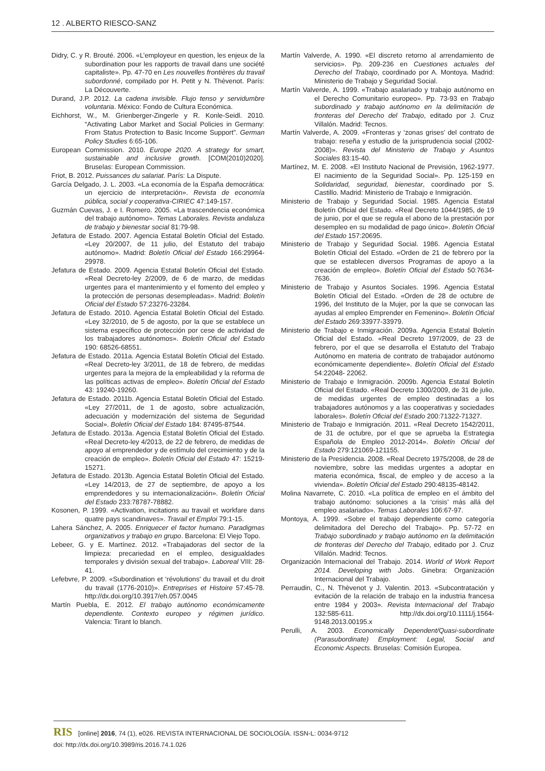12 . ALBERTO RIESCO-SANZ
Didry, C. y R. Brouté. 2006. «L’employeur en question, les enjeux de la subordination pour les rapports de travail dans une société capitaliste». Pp. 47-70 en Les nouvelles frontières du travail subordonné, compilado por H. Petit y N. Thèvenot. París: La Découverte.
Durand, J.P. 2012. La cadena invisible. Flujo tenso y servidumbre voluntaria. México: Fondo de Cultura Económica.
Eichhorst, W., M. Grienberger-Zingerle y R. Konle-Seidl. 2010. “Activating Labor Market and Social Policies in Germany: From Status Protection to Basic Income Support”. German Policy Studies 6:65-106.
European Commission. 2010. Europe 2020. A strategy for smart, sustainable and inclusive growth. [COM(2010)2020]. Bruselas: European Commission.
Friot, B. 2012. Puissances du salariat. París: La Dispute.
García Delgado, J. L. 2003. «La economía de la España democrática: un ejercicio de interpretación». Revista de economía pública, social y cooperativa-CIRIEC 47:149-157.
Guzmán Cuevas, J. e I. Romero. 2005. «La trascendencia económica del trabajo autónomo». Temas Laborales. Revista andaluza de trabajo y bienestar social 81:79-98.
Jefatura de Estado. 2007. Agencia Estatal Boletín Oficial del Estado. «Ley 20/2007, de 11 julio, del Estatuto del trabajo autónomo». Madrid: Boletín Oficial del Estado 166:29964-29978.
Jefatura de Estado. 2009. Agencia Estatal Boletín Oficial del Estado. «Real Decreto-ley 2/2009, de 6 de marzo, de medidas urgentes para el mantenimiento y el fomento del empleo y la protección de personas desempleadas». Madrid: Boletín Oficial del Estado 57:23276-23284.
Jefatura de Estado. 2010. Agencia Estatal Boletín Oficial del Estado. «Ley 32/2010, de 5 de agosto, por la que se establece un sistema específico de protección por cese de actividad de los trabajadores autónomos». Boletín Oficial del Estado 190: 68526-68551.
Jefatura de Estado. 2011a. Agencia Estatal Boletín Oficial del Estado. «Real Decreto-ley 3/2011, de 18 de febrero, de medidas urgentes para la mejora de la empleabilidad y la reforma de las políticas activas de empleo». Boletín Oficial del Estado 43: 19240-19260.
Jefatura de Estado. 2011b. Agencia Estatal Boletín Oficial del Estado. «Ley 27/2011, de 1 de agosto, sobre actualización, adecuación y modernización del sistema de Seguridad Social». Boletín Oficial del Estado 184: 87495-87544.
Jefatura de Estado. 2013a. Agencia Estatal Boletín Oficial del Estado. «Real Decreto-ley 4/2013, de 22 de febrero, de medidas de apoyo al emprendedor y de estímulo del crecimiento y de la creación de empleo». Boletín Oficial del Estado 47: 15219-15271.
Jefatura de Estado. 2013b. Agencia Estatal Boletín Oficial del Estado. «Ley 14/2013, de 27 de septiembre, de apoyo a los emprendedores y su internacionalización». Boletín Oficial del Estado 233:78787-78882.
Kosonen, P. 1999. «Activation, incitations au travail et workfare dans quatre pays scandinaves». Travail et Emploi 79:1-15.
Lahera Sánchez, A. 2005. Enriquecer el factor humano. Paradigmas organizativos y trabajo en grupo. Barcelona: El Viejo Topo.
Lebeer, G. y E. Martínez. 2012. «Trabajadoras del sector de la limpieza: precariedad en el empleo, desigualdades temporales y división sexual del trabajo». Laboreal VIII: 28-41.
Lefebvre, P. 2009. «Subordination et ‘révolutions’ du travail et du droit du travail (1776-2010)». Entreprises et Histoire 57:45-78. http://dx.doi.org/10.3917/eh.057.0045
Martín Puebla, E. 2012. El trabajo autónomo económicamente dependiente. Contexto europeo y régimen jurídico. Valencia: Tirant lo blanch.
Martín Valverde, A. 1990. «El discreto retorno al arrendamiento de servicios». Pp. 209-236 en Cuestiones actuales del Derecho del Trabajo, coordinado por A. Montoya. Madrid: Ministerio de Trabajo y Seguridad Social.
Martín Valverde, A. 1999. «Trabajo asalariado y trabajo autónomo en el Derecho Comunitario europeo». Pp. 73-93 en Trabajo subordinado y trabajo autónomo en la delimitación de fronteras del Derecho del Trabajo, editado por J. Cruz Villalón. Madrid: Tecnos.
Martín Valverde, A. 2009. «Fronteras y ‘zonas grises’ del contrato de trabajo: reseña y estudio de la jurisprudencia social (2002-2008)». Revista del Ministerio de Trabajo y Asuntos Sociales 83:15-40.
Martínez, M. E. 2008. «El Instituto Nacional de Previsión, 1962-1977. El nacimiento de la Seguridad Social». Pp. 125-159 en Solidaridad, seguridad, bienestar, coordinado por S. Castillo. Madrid: Ministerio de Trabajo e Inmigración.
Ministerio de Trabajo y Seguridad Social. 1985. Agencia Estatal Boletín Oficial del Estado. «Real Decreto 1044/1985, de 19 de junio, por el que se regula el abono de la prestación por desempleo en su modalidad de pago único». Boletín Oficial del Estado 157:20695.
Ministerio de Trabajo y Seguridad Social. 1986. Agencia Estatal Boletín Oficial del Estado. «Orden de 21 de febrero por la que se establecen diversos Programas de apoyo a la creación de empleo». Boletín Oficial del Estado 50:7634-7636.
Ministerio de Trabajo y Asuntos Sociales. 1996. Agencia Estatal Boletín Oficial del Estado. «Orden de 28 de octubre de 1996, del Instituto de la Mujer, por la que se convocan las ayudas al empleo Emprender en Femenino». Boletín Oficial del Estado 269:33977-33979.
Ministerio de Trabajo e Inmigración. 2009a. Agencia Estatal Boletín Oficial del Estado. «Real Decreto 197/2009, de 23 de febrero, por el que se desarrolla el Estatuto del Trabajo Autónomo en materia de contrato de trabajador autónomo económicamente dependiente». Boletín Oficial del Estado 54:22048- 22062.
Ministerio de Trabajo e Inmigración. 2009b. Agencia Estatal Boletín Oficial del Estado. «Real Decreto 1300/2009, de 31 de julio, de medidas urgentes de empleo destinadas a los trabajadores autónomos y a las cooperativas y sociedades laborales». Boletín Oficial del Estado 200:71322-71327.
Ministerio de Trabajo e Inmigración. 2011. «Real Decreto 1542/2011, de 31 de octubre, por el que se aprueba la Estrategia Española de Empleo 2012-2014». Boletín Oficial del Estado 279:121069-121155.
Ministerio de la Presidencia. 2008. «Real Decreto 1975/2008, de 28 de noviembre, sobre las medidas urgentes a adoptar en materia económica, fiscal, de empleo y de acceso a la vivienda». Boletín Oficial del Estado 290:48135-48142.
Molina Navarrete, C. 2010. «La política de empleo en el ámbito del trabajo autónomo: soluciones a la ‘crisis’ más allá del empleo asalariado». Temas Laborales 106:67-97.
Montoya, A. 1999. «Sobre el trabajo dependiente como categoría delimitadora del Derecho del Trabajo». Pp. 57-72 en Trabajo subordinado y trabajo autónomo en la delimitación de fronteras del Derecho del Trabajo, editado por J. Cruz Villalón. Madrid: Tecnos.
Organización Internacional del Trabajo. 2014. World of Work Report 2014. Developing with Jobs. Ginebra: Organización Internacional del Trabajo.
Perraudin, C., N. Thèvenot y J. Valentin. 2013. «Subcontratación y evitación de la relación de trabajo en la industria francesa entre 1984 y 2003». Revista Internacional del Trabajo 132:585-611. http://dx.doi.org/10.1111/j.1564-9148.2013.00195.x
Perulli, A. 2003. Economically Dependent/Quasi-subordinate (Parasubordinate) Employment: Legal, Social and Economic Aspects. Bruselas: Comisión Europea.
RIS [online] 2016, 74 (1), e026. REVISTA INTERNACIONAL DE SOCIOLOGÍA. ISSN-L: 0034-9712
doi: http://dx.doi.org/10.3989/ris.2016.74.1.026